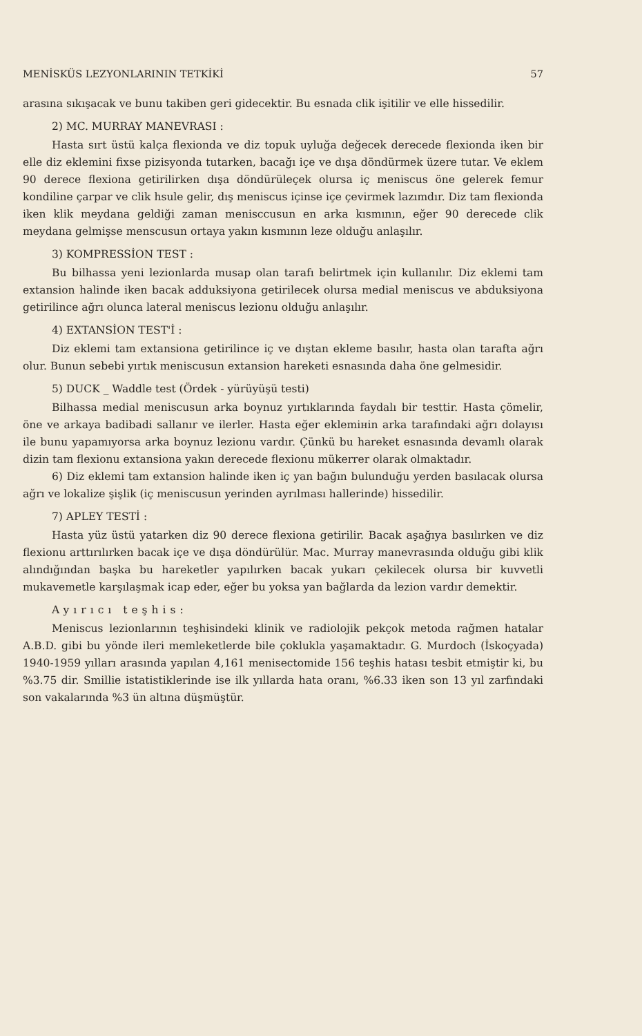MENİSKÜS LEZYONLARININ TETKİKİ 57
arasına sıkışacak ve bunu takiben geri gidecektir. Bu esnada clik işitilir ve elle hissedilir.
2) MC. MURRAY MANEVRASI :
Hasta sırt üstü kalça flexionda ve diz topuk uyluğa değecek derecede flexionda iken bir elle diz eklemini fixse pizisyonda tutarken, bacağı içe ve dışa döndürmek üzere tutar. Ve eklem 90 derece flexiona getirilirken dışa döndürüleçek olursa iç meniscus öne gelerek femur kondiline çarpar ve clik hsule gelir, dış meniscus içinse içe çevirmek lazımdır. Diz tam flexionda iken klik meydana geldiği zaman menisccusun en arka kısmının, eğer 90 derecede clik meydana gelmişse menscusun ortaya yakın kısmının leze olduğu anlaşılır.
3) KOMPRESSİON TEST :
Bu bilhassa yeni lezionlarda musap olan tarafı belirtmek için kullanılır. Diz eklemi tam extansion halinde iken bacak adduksiyona getirilecek olursa medial meniscus ve abduksiyona getirilince ağrı olunca lateral meniscus lezionu olduğu anlaşılır.
4) EXTANSİON TEST'İ :
Diz eklemi tam extansiona getirilince iç ve dıştan ekleme basılır, hasta olan tarafta ağrı olur. Bunun sebebi yırtık meniscusun extansion hareketi esnasında daha öne gelmesidir.
5) DUCK _ Waddle test (Ördek - yürüyüşü testi)
Bilhassa medial meniscusun arka boynuz yırtıklarında faydalı bir testtir. Hasta çömelir, öne ve arkaya badibadi sallanır ve ilerler. Hasta eğer eklemінin arka tarafındaki ağrı dolayısı ile bunu yapamıyorsa arka boynuz lezionu vardır. Çünkü bu hareket esnasında devamlı olarak dizin tam flexionu extansiona yakın derecede flexionu mükerrer olarak olmaktadır.
6) Diz eklemi tam extansion halinde iken iç yan bağın bulunduğu yerden basılacak olursa ağrı ve lokalize şişlik (iç meniscusun yerinden ayrılması hallerinde) hissedilir.
7) APLEY TESTİ :
Hasta yüz üstü yatarken diz 90 derece flexiona getirilir. Bacak aşağıya basılırken ve diz flexionu arttırılırken bacak içe ve dışa döndürülür. Mac. Murray manevrasında olduğu gibi klik alındığından başka bu hareketler yapılırken bacak yukarı çekilecek olursa bir kuvvetli mukavemetle karşılaşmak icap eder, eğer bu yoksa yan bağlarda da lezion vardır demektir.
Ayırıcı teşhis:
Meniscus lezionlarının teşhisindeki klinik ve radiolojik pekçok metoda rağmen hatalar A.B.D. gibi bu yönde ileri memleketlerde bile çoklukla yaşamaktadır. G. Murdoch (İskoçyada) 1940-1959 yılları arasında yapılan 4,161 menisectomide 156 teşhis hatası tesbit etmiştir ki, bu %3.75 dir. Smillie istatistiklerinde ise ilk yıllarda hata oranı, %6.33 iken son 13 yıl zarfındaki son vakalarında %3 ün altına düşmüştür.